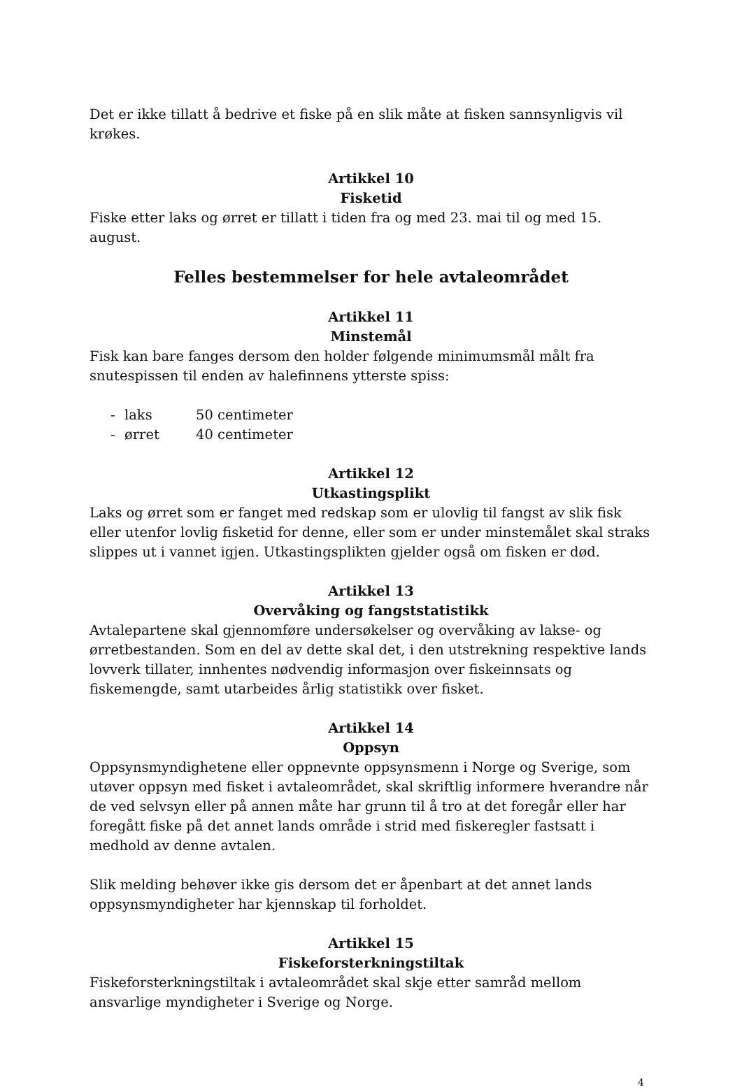Det er ikke tillatt å bedrive et fiske på en slik måte at fisken sannsynligvis vil krøkes.
Artikkel 10
Fisketid
Fiske etter laks og ørret er tillatt i tiden fra og med 23. mai til og med 15. august.
Felles bestemmelser for hele avtaleområdet
Artikkel 11
Minstemål
Fisk kan bare fanges dersom den holder følgende minimumsmål målt fra snutespissen til enden av halefinnens ytterste spiss:
- laks 50 centimeter
- ørret 40 centimeter
Artikkel 12
Utkastingsplikt
Laks og ørret som er fanget med redskap som er ulovlig til fangst av slik fisk eller utenfor lovlig fisketid for denne, eller som er under minstemålet skal straks slippes ut i vannet igjen. Utkastingsplikten gjelder også om fisken er død.
Artikkel 13
Overvåking og fangststatistikk
Avtalepartene skal gjennomføre undersøkelser og overvåking av lakse- og ørretbestanden. Som en del av dette skal det, i den utstrekning respektive lands lovverk tillater, innhentes nødvendig informasjon over fiskeinnsats og fiskemengde, samt utarbeides årlig statistikk over fisket.
Artikkel 14
Oppsyn
Oppsynsmyndighetene eller oppnevnte oppsynsmenn i Norge og Sverige, som utøver oppsyn med fisket i avtaleområdet, skal skriftlig informere hverandre når de ved selvsyn eller på annen måte har grunn til å tro at det foregår eller har foregått fiske på det annet lands område i strid med fiskeregler fastsatt i medhold av denne avtalen.
Slik melding behøver ikke gis dersom det er åpenbart at det annet lands oppsynsmyndigheter har kjennskap til forholdet.
Artikkel 15
Fiskeforsterkningstiltak
Fiskeforsterkningstiltak i avtaleområdet skal skje etter samråd mellom ansvarlige myndigheter i Sverige og Norge.
4